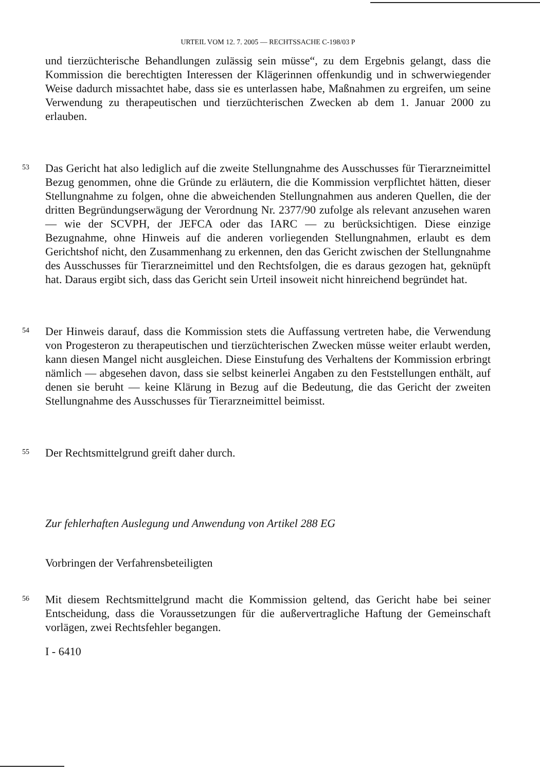URTEIL VOM 12. 7. 2005 — RECHTSSACHE C-198/03 P
und tierzüchterische Behandlungen zulässig sein müsse“, zu dem Ergebnis gelangt, dass die Kommission die berechtigten Interessen der Klägerinnen offenkundig und in schwerwiegender Weise dadurch missachtet habe, dass sie es unterlassen habe, Maßnahmen zu ergreifen, um seine Verwendung zu therapeutischen und tierzüchterischen Zwecken ab dem 1. Januar 2000 zu erlauben.
53
Das Gericht hat also lediglich auf die zweite Stellungnahme des Ausschusses für Tierarzneimittel Bezug genommen, ohne die Gründe zu erläutern, die die Kommission verpflichtet hätten, dieser Stellungnahme zu folgen, ohne die abweichenden Stellungnahmen aus anderen Quellen, die der dritten Begründungserwägung der Verordnung Nr. 2377/90 zufolge als relevant anzusehen waren — wie der SCVPH, der JEFCA oder das IARC — zu berücksichtigen. Diese einzige Bezugnahme, ohne Hinweis auf die anderen vorliegenden Stellungnahmen, erlaubt es dem Gerichtshof nicht, den Zusammenhang zu erkennen, den das Gericht zwischen der Stellungnahme des Ausschusses für Tierarzneimittel und den Rechtsfolgen, die es daraus gezogen hat, geknüpft hat. Daraus ergibt sich, dass das Gericht sein Urteil insoweit nicht hinreichend begründet hat.
54
Der Hinweis darauf, dass die Kommission stets die Auffassung vertreten habe, die Verwendung von Progesteron zu therapeutischen und tierzüchterischen Zwecken müsse weiter erlaubt werden, kann diesen Mangel nicht ausgleichen. Diese Einstufung des Verhaltens der Kommission erbringt nämlich — abgesehen davon, dass sie selbst keinerlei Angaben zu den Feststellungen enthält, auf denen sie beruht — keine Klärung in Bezug auf die Bedeutung, die das Gericht der zweiten Stellungnahme des Ausschusses für Tierarzneimittel beimisst.
55
Der Rechtsmittelgrund greift daher durch.
Zur fehlerhaften Auslegung und Anwendung von Artikel 288 EG
Vorbringen der Verfahrensbeteiligten
56
Mit diesem Rechtsmittelgrund macht die Kommission geltend, das Gericht habe bei seiner Entscheidung, dass die Voraussetzungen für die außervertragliche Haftung der Gemeinschaft vorlägen, zwei Rechtsfehler begangen.
I - 6410